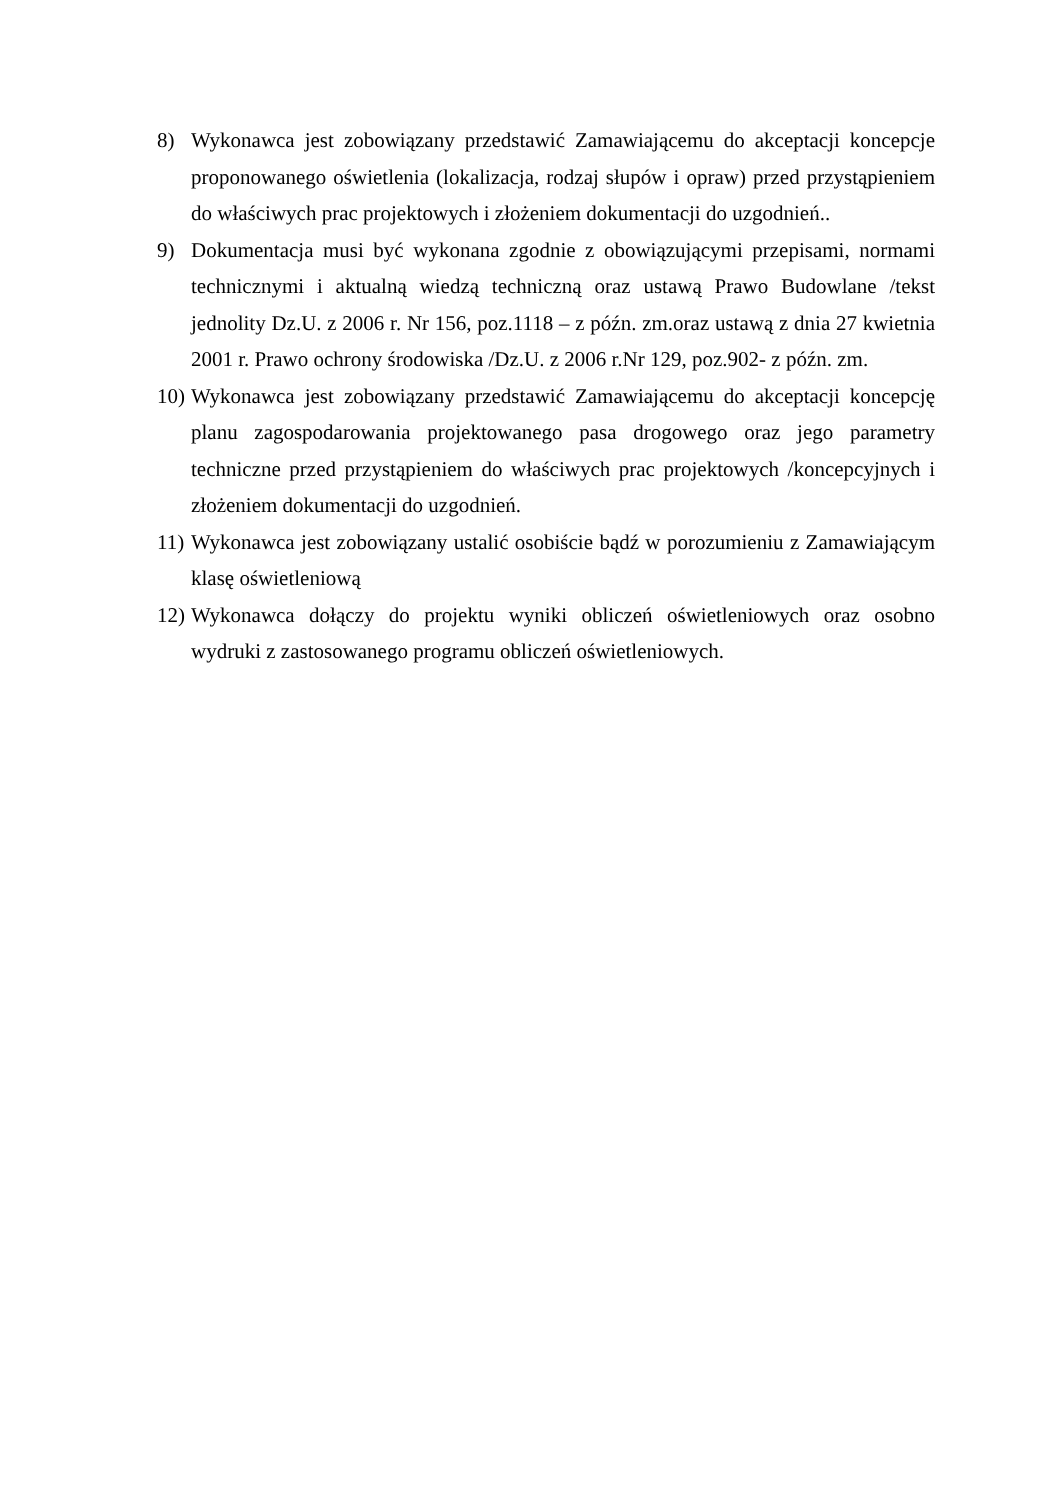8) Wykonawca jest zobowiązany przedstawić Zamawiającemu do akceptacji koncepcje proponowanego oświetlenia (lokalizacja, rodzaj słupów i opraw) przed przystąpieniem do właściwych prac projektowych i złożeniem dokumentacji do uzgodnień..
9) Dokumentacja musi być wykonana zgodnie z obowiązującymi przepisami, normami technicznymi i aktualną wiedzą techniczną oraz ustawą Prawo Budowlane /tekst jednolity Dz.U. z 2006 r. Nr 156, poz.1118 – z późn. zm.oraz ustawą z dnia 27 kwietnia 2001 r. Prawo ochrony środowiska /Dz.U. z 2006 r.Nr 129, poz.902- z późn. zm.
10)
Wykonawca jest zobowiązany przedstawić Zamawiającemu do akceptacji koncepcję planu zagospodarowania projektowanego pasa drogowego oraz jego parametry techniczne przed przystąpieniem do właściwych prac projektowych /koncepcyjnych i złożeniem dokumentacji do uzgodnień.
11)
Wykonawca jest zobowiązany ustalić osobiście bądź w porozumieniu z Zamawiającym klasę oświetleniową
12)
Wykonawca dołączy do projektu wyniki obliczeń oświetleniowych oraz osobno wydruki z zastosowanego programu obliczeń oświetleniowych.